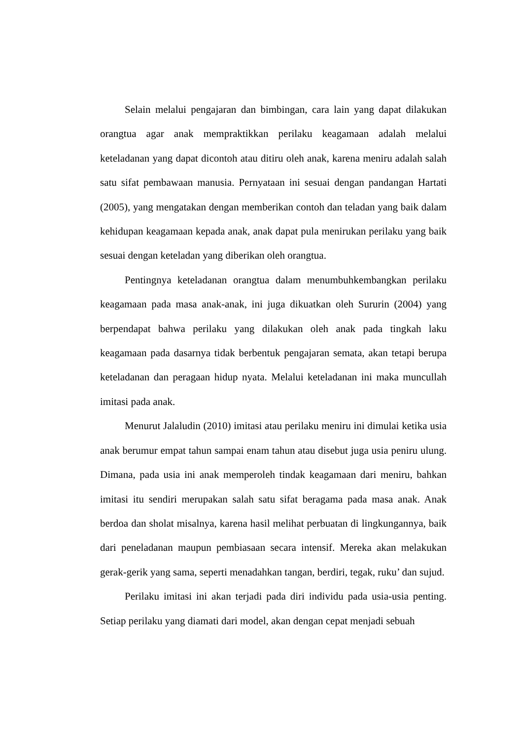Selain melalui pengajaran dan bimbingan, cara lain yang dapat dilakukan orangtua agar anak mempraktikkan perilaku keagamaan adalah melalui keteladanan yang dapat dicontoh atau ditiru oleh anak, karena meniru adalah salah satu sifat pembawaan manusia. Pernyataan ini sesuai dengan pandangan Hartati (2005), yang mengatakan dengan memberikan contoh dan teladan yang baik dalam kehidupan keagamaan kepada anak, anak dapat pula menirukan perilaku yang baik sesuai dengan keteladan yang diberikan oleh orangtua.
Pentingnya keteladanan orangtua dalam menumbuhkembangkan perilaku keagamaan pada masa anak-anak, ini juga dikuatkan oleh Sururin (2004) yang berpendapat bahwa perilaku yang dilakukan oleh anak pada tingkah laku keagamaan pada dasarnya tidak berbentuk pengajaran semata, akan tetapi berupa keteladanan dan peragaan hidup nyata. Melalui keteladanan ini maka muncullah imitasi pada anak.
Menurut Jalaludin (2010) imitasi atau perilaku meniru ini dimulai ketika usia anak berumur empat tahun sampai enam tahun atau disebut juga usia peniru ulung. Dimana, pada usia ini anak memperoleh tindak keagamaan dari meniru, bahkan imitasi itu sendiri merupakan salah satu sifat beragama pada masa anak. Anak berdoa dan sholat misalnya, karena hasil melihat perbuatan di lingkungannya, baik dari peneladanan maupun pembiasaan secara intensif. Mereka akan melakukan gerak-gerik yang sama, seperti menadahkan tangan, berdiri, tegak, ruku’ dan sujud.
Perilaku imitasi ini akan terjadi pada diri individu pada usia-usia penting. Setiap perilaku yang diamati dari model, akan dengan cepat menjadi sebuah